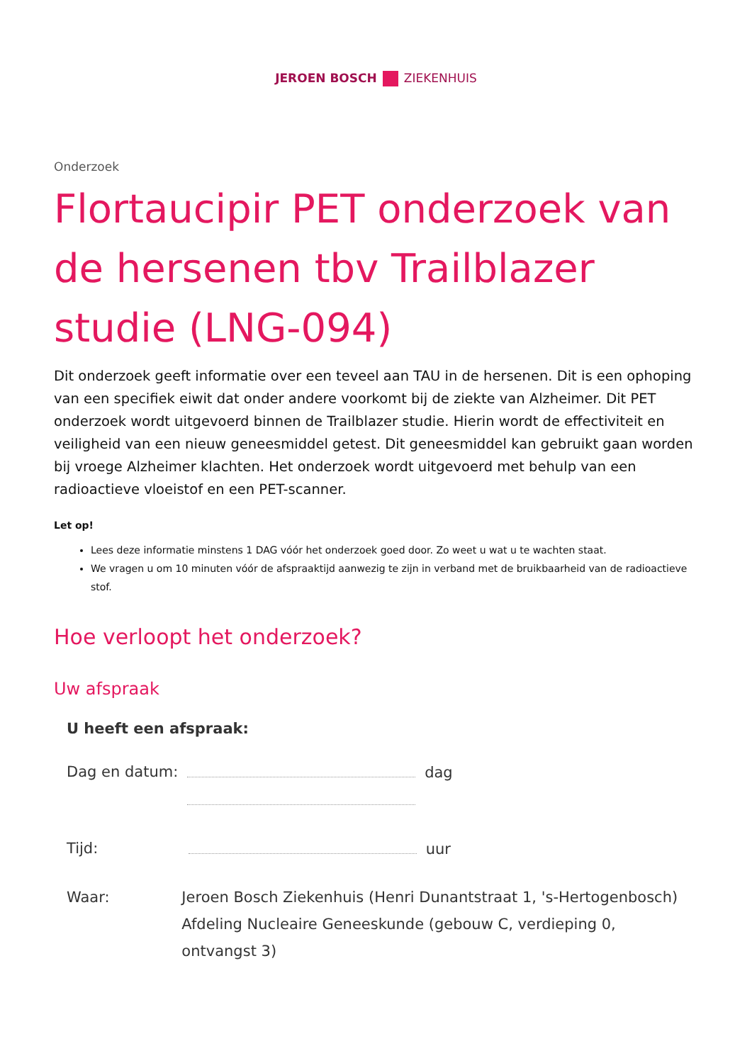JEROEN BOSCH ZIEKENHUIS
Onderzoek
Flortaucipir PET onderzoek van de hersenen tbv Trailblazer studie (LNG-094)
Dit onderzoek geeft informatie over een teveel aan TAU in de hersenen. Dit is een ophoping van een specifiek eiwit dat onder andere voorkomt bij de ziekte van Alzheimer. Dit PET onderzoek wordt uitgevoerd binnen de Trailblazer studie. Hierin wordt de effectiviteit en veiligheid van een nieuw geneesmiddel getest. Dit geneesmiddel kan gebruikt gaan worden bij vroege Alzheimer klachten. Het onderzoek wordt uitgevoerd met behulp van een radioactieve vloeistof en een PET-scanner.
Let op!
Lees deze informatie minstens 1 DAG vóór het onderzoek goed door. Zo weet u wat u te wachten staat.
We vragen u om 10 minuten vóór de afspraaktijd aanwezig te zijn in verband met de bruikbaarheid van de radioactieve stof.
Hoe verloopt het onderzoek?
Uw afspraak
U heeft een afspraak:
Dag en datum: dag
Tijd: uur
Waar: Jeroen Bosch Ziekenhuis (Henri Dunantstraat 1, 's-Hertogenbosch)
Afdeling Nucleaire Geneeskunde (gebouw C, verdieping 0, ontvangst 3)